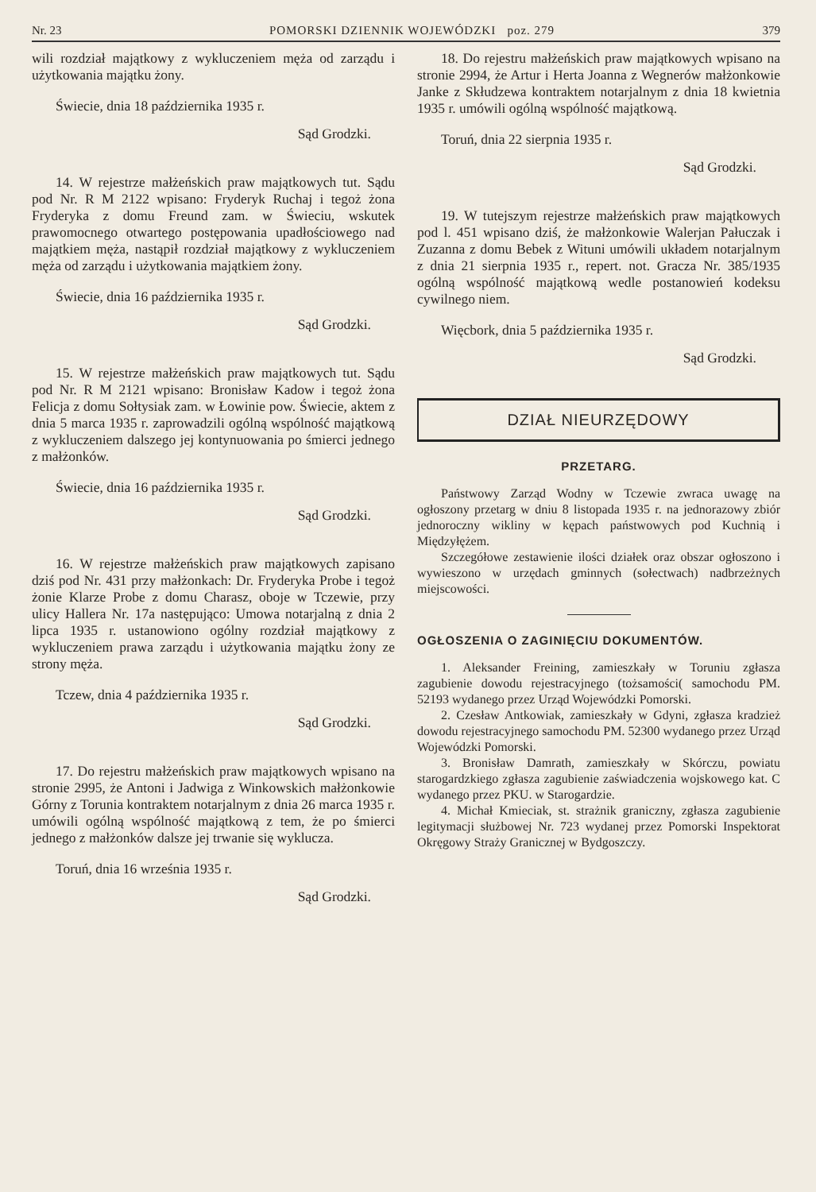Nr. 23 POMORSKI DZIENNIK WOJEWÓDZKI poz. 279 379
wili rozdział majątkowy z wykluczeniem męża od zarządu i użytkowania majątku żony.
Świecie, dnia 18 października 1935 r.
Sąd Grodzki.
14. W rejestrze małżeńskich praw majątkowych tut. Sądu pod Nr. R M 2122 wpisano: Fryderyk Ruchaj i tegoż żona Fryderyka z domu Freund zam. w Świeciu, wskutek prawomocnego otwartego postępowania upadłościowego nad majątkiem męża, nastąpił rozdział majątkowy z wykluczeniem męża od zarządu i użytkowania majątkiem żony.
Świecie, dnia 16 października 1935 r.
Sąd Grodzki.
15. W rejestrze małżeńskich praw majątkowych tut. Sądu pod Nr. R M 2121 wpisano: Bronisław Kadow i tegoż żona Felicja z domu Sołtysiak zam. w Łowinie pow. Świecie, aktem z dnia 5 marca 1935 r. zaprowadzili ogólną wspólność majątkową z wykluczeniem dalszego jej kontynuowania po śmierci jednego z małżonków.
Świecie, dnia 16 października 1935 r.
Sąd Grodzki.
16. W rejestrze małżeńskich praw majątkowych zapisano dziś pod Nr. 431 przy małżonkach: Dr. Fryderyka Probe i tegoż żonie Klarze Probe z domu Charasz, oboje w Tczewie, przy ulicy Hallera Nr. 17a następująco: Umowa notarjalną z dnia 2 lipca 1935 r. ustanowiono ogólny rozdział majątkowy z wykluczeniem prawa zarządu i użytkowania majątku żony ze strony męża.
Tczew, dnia 4 października 1935 r.
Sąd Grodzki.
17. Do rejestru małżeńskich praw majątkowych wpisano na stronie 2995, że Antoni i Jadwiga z Winkowskich małżonkowie Górny z Torunia kontraktem notarjalnym z dnia 26 marca 1935 r. umówili ogólną wspólność majątkową z tem, że po śmierci jednego z małżonków dalsze jej trwanie się wyklucza.
Toruń, dnia 16 września 1935 r.
Sąd Grodzki.
18. Do rejestru małżeńskich praw majątkowych wpisano na stronie 2994, że Artur i Herta Joanna z Wegnerów małżonkowie Janke z Skłudzewa kontraktem notarjalnym z dnia 18 kwietnia 1935 r. umówili ogólną wspólność majątkową.
Toruń, dnia 22 sierpnia 1935 r.
Sąd Grodzki.
19. W tutejszym rejestrze małżeńskich praw majątkowych pod l. 451 wpisano dziś, że małżonkowie Walerjan Pałuczak i Zuzanna z domu Bebek z Wituni umówili układem notarjalnym z dnia 21 sierpnia 1935 r., repert. not. Gracza Nr. 385/1935 ogólną wspólność majątkową wedle postanowień kodeksu cywilnego niem.
Więcbork, dnia 5 października 1935 r.
Sąd Grodzki.
DZIAŁ NIEURZĘDOWY
PRZETARG.
Państwowy Zarząd Wodny w Tczewie zwraca uwagę na ogłoszony przetarg w dniu 8 listopada 1935 r. na jednorazowy zbiór jednoroczny wikliny w kępach państwowych pod Kuchnią i Międzyłężem.
Szczegółowe zestawienie ilości działek oraz obszar ogłoszono i wywieszono w urzędach gminnych (sołectwach) nadbrzeżnych miejscowości.
OGŁOSZENIA O ZAGINIĘCIU DOKUMENTÓW.
1. Aleksander Freining, zamieszkały w Toruniu zgłasza zagubienie dowodu rejestracyjnego (tożsamości( samochodu PM. 52193 wydanego przez Urząd Wojewódzki Pomorski.
2. Czesław Antkowiak, zamieszkały w Gdyni, zgłasza kradzież dowodu rejestracyjnego samochodu PM. 52300 wydanego przez Urząd Wojewódzki Pomorski.
3. Bronisław Damrath, zamieszkały w Skórczu, powiatu starogardzkiego zgłasza zagubienie zaświadczenia wojskowego kat. C wydanego przez PKU. w Starogardzie.
4. Michał Kmieciak, st. strażnik graniczny, zgłasza zagubienie legitymacji służbowej Nr. 723 wydanej przez Pomorski Inspektorat Okręgowy Straży Granicznej w Bydgoszczy.